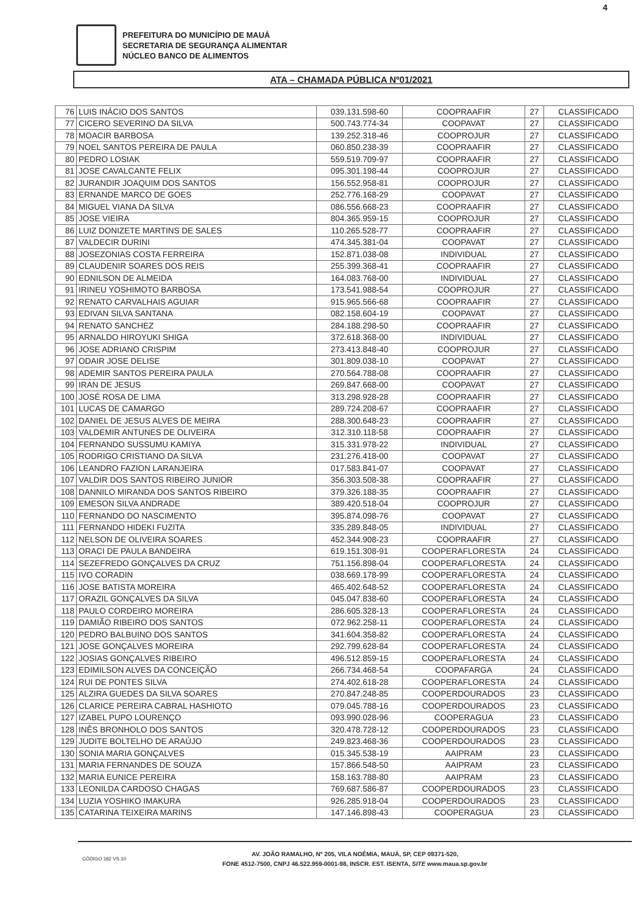4
PREFEITURA DO MUNICÍPIO DE MAUÁ
SECRETARIA DE SEGURANÇA ALIMENTAR
NÚCLEO BANCO DE ALIMENTOS
ATA – CHAMADA PÚBLICA Nº01/2021
| 76 | LUIS INÁCIO DOS SANTOS | 039.131.598-60 | COOPRAAFIR | 27 | CLASSIFICADO |
| 77 | CICERO SEVERINO DA SILVA | 500.743.774-34 | COOPAVAT | 27 | CLASSIFICADO |
| 78 | MOACIR BARBOSA | 139.252.318-46 | COOPROJUR | 27 | CLASSIFICADO |
| 79 | NOEL SANTOS PEREIRA DE PAULA | 060.850.238-39 | COOPRAAFIR | 27 | CLASSIFICADO |
| 80 | PEDRO LOSIAK | 559.519.709-97 | COOPRAAFIR | 27 | CLASSIFICADO |
| 81 | JOSE CAVALCANTE FELIX | 095.301.198-44 | COOPROJUR | 27 | CLASSIFICADO |
| 82 | JURANDIR JOAQUIM DOS SANTOS | 156.552.958-81 | COOPROJUR | 27 | CLASSIFICADO |
| 83 | ERNANDE MARCO DE GOES | 252.776.168-29 | COOPAVAT | 27 | CLASSIFICADO |
| 84 | MIGUEL VIANA DA SILVA | 086.556.668-23 | COOPRAAFIR | 27 | CLASSIFICADO |
| 85 | JOSE VIEIRA | 804.365.959-15 | COOPROJUR | 27 | CLASSIFICADO |
| 86 | LUIZ DONIZETE MARTINS DE SALES | 110.265.528-77 | COOPRAAFIR | 27 | CLASSIFICADO |
| 87 | VALDECIR DURINI | 474.345.381-04 | COOPAVAT | 27 | CLASSIFICADO |
| 88 | JOSEZONIAS COSTA FERREIRA | 152.871.038-08 | INDIVIDUAL | 27 | CLASSIFICADO |
| 89 | CLAUDENIR SOARES DOS REIS | 255.399.368-41 | COOPRAAFIR | 27 | CLASSIFICADO |
| 90 | EDNILSON DE ALMEIDA | 164.083.768-00 | INDIVIDUAL | 27 | CLASSIFICADO |
| 91 | IRINEU YOSHIMOTO BARBOSA | 173.541.988-54 | COOPROJUR | 27 | CLASSIFICADO |
| 92 | RENATO CARVALHAIS AGUIAR | 915.965.566-68 | COOPRAAFIR | 27 | CLASSIFICADO |
| 93 | EDIVAN SILVA SANTANA | 082.158.604-19 | COOPAVAT | 27 | CLASSIFICADO |
| 94 | RENATO SANCHEZ | 284.188.298-50 | COOPRAAFIR | 27 | CLASSIFICADO |
| 95 | ARNALDO HIROYUKI SHIGA | 372.618.368-00 | INDIVIDUAL | 27 | CLASSIFICADO |
| 96 | JOSE ADRIANO CRISPIM | 273.413.848-40 | COOPROJUR | 27 | CLASSIFICADO |
| 97 | ODAIR JOSE DELISE | 301.809.038-10 | COOPAVAT | 27 | CLASSIFICADO |
| 98 | ADEMIR SANTOS PEREIRA PAULA | 270.564.788-08 | COOPRAAFIR | 27 | CLASSIFICADO |
| 99 | IRAN DE JESUS | 269.847.668-00 | COOPAVAT | 27 | CLASSIFICADO |
| 100 | JOSÉ ROSA DE LIMA | 313.298.928-28 | COOPRAAFIR | 27 | CLASSIFICADO |
| 101 | LUCAS DE CAMARGO | 289.724.208-67 | COOPRAAFIR | 27 | CLASSIFICADO |
| 102 | DANIEL DE JESUS ALVES DE MEIRA | 288.300.648-23 | COOPRAAFIR | 27 | CLASSIFICADO |
| 103 | VALDEMIR ANTUNES DE OLIVEIRA | 312.310.118-58 | COOPRAAFIR | 27 | CLASSIFICADO |
| 104 | FERNANDO SUSSUMU KAMIYA | 315.331.978-22 | INDIVIDUAL | 27 | CLASSIFICADO |
| 105 | RODRIGO CRISTIANO DA SILVA | 231.276.418-00 | COOPAVAT | 27 | CLASSIFICADO |
| 106 | LEANDRO FAZION LARANJEIRA | 017.583.841-07 | COOPAVAT | 27 | CLASSIFICADO |
| 107 | VALDIR DOS SANTOS RIBEIRO JUNIOR | 356.303.508-38 | COOPRAAFIR | 27 | CLASSIFICADO |
| 108 | DANNILO MIRANDA DOS SANTOS RIBEIRO | 379.326.188-35 | COOPRAAFIR | 27 | CLASSIFICADO |
| 109 | EMESON SILVA ANDRADE | 389.420.518-04 | COOPROJUR | 27 | CLASSIFICADO |
| 110 | FERNANDO DO NASCIMENTO | 395.874.098-76 | COOPAVAT | 27 | CLASSIFICADO |
| 111 | FERNANDO HIDEKI FUZITA | 335.289.848-05 | INDIVIDUAL | 27 | CLASSIFICADO |
| 112 | NELSON DE OLIVEIRA SOARES | 452.344.908-23 | COOPRAAFIR | 27 | CLASSIFICADO |
| 113 | ORACI DE PAULA BANDEIRA | 619.151.308-91 | COOPERAFLORESTA | 24 | CLASSIFICADO |
| 114 | SEZEFREDO GONÇALVES DA CRUZ | 751.156.898-04 | COOPERAFLORESTA | 24 | CLASSIFICADO |
| 115 | IVO CORADIN | 038.669.178-99 | COOPERAFLORESTA | 24 | CLASSIFICADO |
| 116 | JOSE BATISTA MOREIRA | 465.402.648-52 | COOPERAFLORESTA | 24 | CLASSIFICADO |
| 117 | ORAZIL GONÇALVES DA SILVA | 045.047.838-60 | COOPERAFLORESTA | 24 | CLASSIFICADO |
| 118 | PAULO CORDEIRO MOREIRA | 286.605.328-13 | COOPERAFLORESTA | 24 | CLASSIFICADO |
| 119 | DAMIÃO RIBEIRO DOS SANTOS | 072.962.258-11 | COOPERAFLORESTA | 24 | CLASSIFICADO |
| 120 | PEDRO BALBUINO DOS SANTOS | 341.604.358-82 | COOPERAFLORESTA | 24 | CLASSIFICADO |
| 121 | JOSE GONÇALVES MOREIRA | 292.799.628-84 | COOPERAFLORESTA | 24 | CLASSIFICADO |
| 122 | JOSIAS GONÇALVES RIBEIRO | 496.512.859-15 | COOPERAFLORESTA | 24 | CLASSIFICADO |
| 123 | EDIMILSON ALVES DA CONCEIÇÃO | 266.734.468-54 | COOPAFARGA | 24 | CLASSIFICADO |
| 124 | RUI DE PONTES SILVA | 274.402.618-28 | COOPERAFLORESTA | 24 | CLASSIFICADO |
| 125 | ALZIRA GUEDES DA SILVA SOARES | 270.847.248-85 | COOPERDOURADOS | 23 | CLASSIFICADO |
| 126 | CLARICE PEREIRA CABRAL HASHIOTO | 079.045.788-16 | COOPERDOURADOS | 23 | CLASSIFICADO |
| 127 | IZABEL PUPO LOURENÇO | 093.990.028-96 | COOPERAGUA | 23 | CLASSIFICADO |
| 128 | INÊS BRONHOLO DOS SANTOS | 320.478.728-12 | COOPERDOURADOS | 23 | CLASSIFICADO |
| 129 | JUDITE BOLTELHO DE ARAÚJO | 249.823.468-36 | COOPERDOURADOS | 23 | CLASSIFICADO |
| 130 | SONIA MARIA GONÇALVES | 015.345.538-19 | AAIPRAM | 23 | CLASSIFICADO |
| 131 | MARIA FERNANDES DE SOUZA | 157.866.548-50 | AAIPRAM | 23 | CLASSIFICADO |
| 132 | MARIA EUNICE PEREIRA | 158.163.788-80 | AAIPRAM | 23 | CLASSIFICADO |
| 133 | LEONILDA CARDOSO CHAGAS | 769.687.586-87 | COOPERDOURADOS | 23 | CLASSIFICADO |
| 134 | LUZIA YOSHIKO IMAKURA | 926.285.918-04 | COOPERDOURADOS | 23 | CLASSIFICADO |
| 135 | CATARINA TEIXEIRA MARINS | 147.146.898-43 | COOPERAGUA | 23 | CLASSIFICADO |
AV. JOÃO RAMALHO, Nº 205, VILA NOÊMIA, MAUÁ, SP, CEP 09371-520,
FONE 4512-7500, CNPJ 46.522.959-0001-98, INSCR. EST. ISENTA, SITE www.maua.sp.gov.br
CÓDIGO 182 VS.10